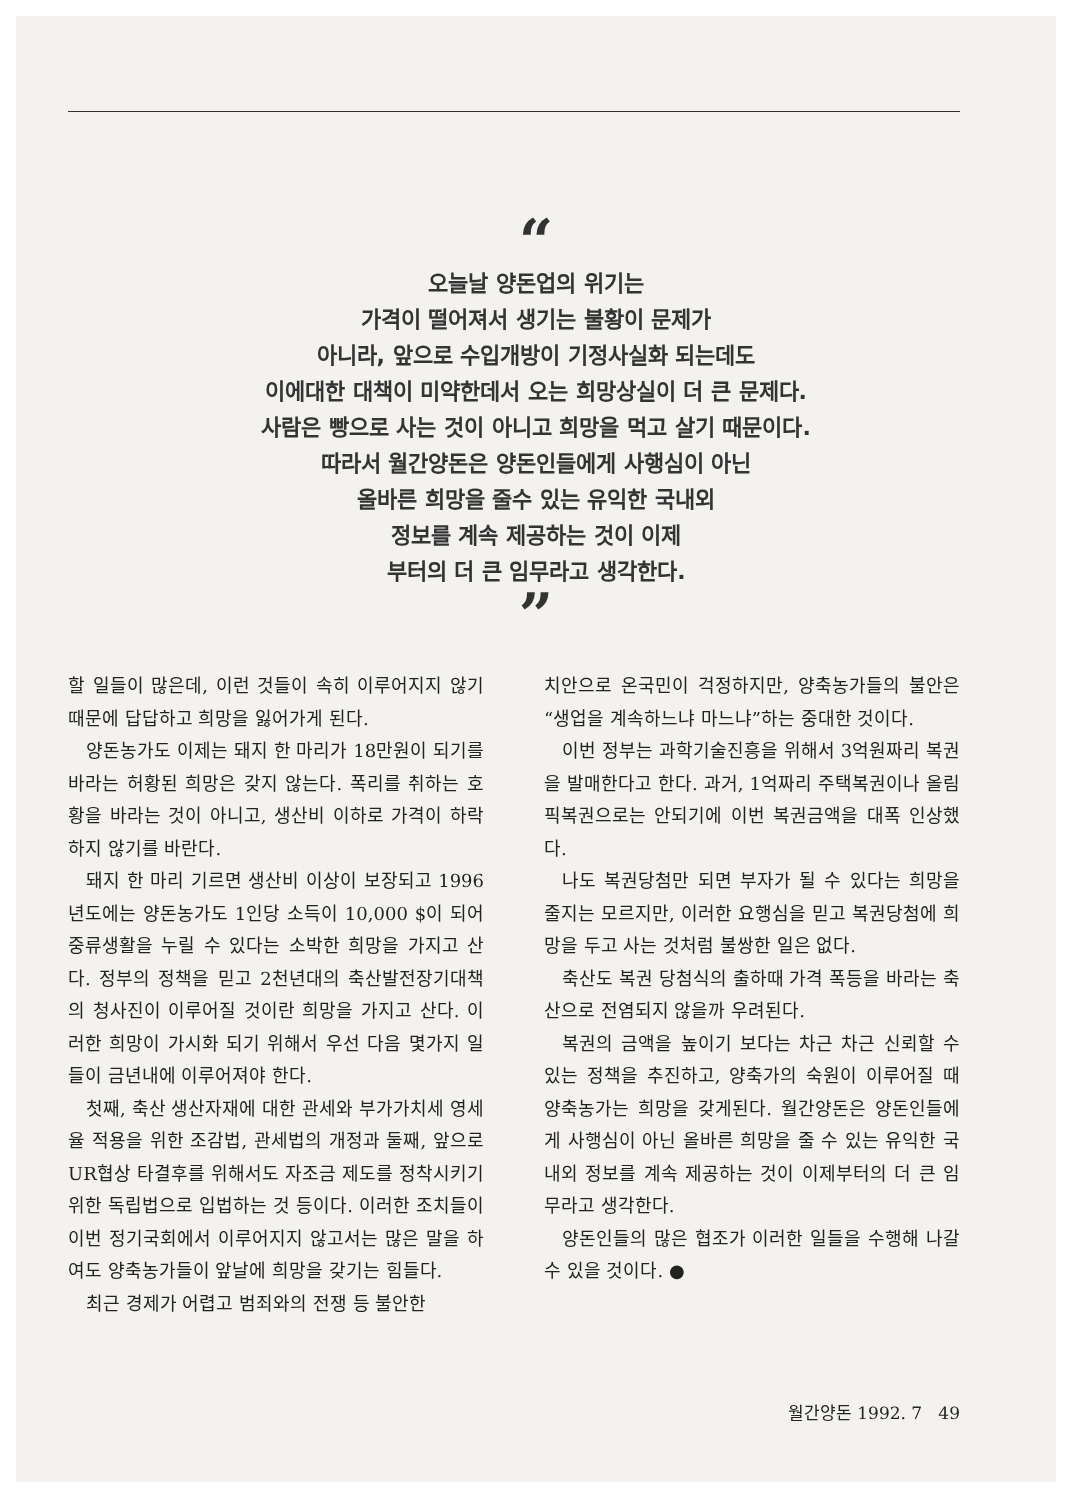“
오늘날 양돈업의 위기는
가격이 떨어져서 생기는 불황이 문제가
아니라, 앞으로 수입개방이 기정사실화 되는데도
이에대한 대책이 미약한데서 오는 희망상실이 더 큰 문제다.
사람은 빵으로 사는 것이 아니고 희망을 먹고 살기 때문이다.
따라서 월간양돈은 양돈인들에게 사행심이 아닌
올바른 희망을 줄수 있는 유익한 국내외
정보를 계속 제공하는 것이 이제
부터의 더 큰 임무라고 생각한다.
”
할 일들이 많은데, 이런 것들이 속히 이루어지지 않기 때문에 답답하고 희망을 잃어가게 된다.
양돈농가도 이제는 돼지 한 마리가 18만원이 되기를 바라는 허황된 희망은 갖지 않는다. 폭리를 취하는 호황을 바라는 것이 아니고, 생산비 이하로 가격이 하락하지 않기를 바란다.
돼지 한 마리 기르면 생산비 이상이 보장되고 1996년도에는 양돈농가도 1인당 소득이 10,000 $이 되어 중류생활을 누릴 수 있다는 소박한 희망을 가지고 산다. 정부의 정책을 믿고 2천년대의 축산발전장기대책의 청사진이 이루어질 것이란 희망을 가지고 산다. 이러한 희망이 가시화 되기 위해서 우선 다음 몇가지 일들이 금년내에 이루어져야 한다.
첫째, 축산 생산자재에 대한 관세와 부가가치세 영세율 적용을 위한 조감법, 관세법의 개정과 둘째, 앞으로 UR협상 타결후를 위해서도 자조금 제도를 정착시키기 위한 독립법으로 입법하는 것 등이다. 이러한 조치들이 이번 정기국회에서 이루어지지 않고서는 많은 말을 하여도 양축농가들이 앞날에 희망을 갖기는 힘들다.
최근 경제가 어렵고 범죄와의 전쟁 등 불안한
치안으로 온국민이 걱정하지만, 양축농가들의 불안은 “생업을 계속하느냐 마느냐”하는 중대한 것이다.
이번 정부는 과학기술진흥을 위해서 3억원짜리 복권을 발매한다고 한다. 과거, 1억짜리 주택복권이나 올림픽복권으로는 안되기에 이번 복권금액을 대폭 인상했다.
나도 복권당첨만 되면 부자가 될 수 있다는 희망을 줄지는 모르지만, 이러한 요행심을 믿고 복권당첨에 희망을 두고 사는 것처럼 불쌍한 일은 없다.
축산도 복권 당첨식의 출하때 가격 폭등을 바라는 축산으로 전염되지 않을까 우려된다.
복권의 금액을 높이기 보다는 차근 차근 신뢰할 수 있는 정책을 추진하고, 양축가의 숙원이 이루어질 때 양축농가는 희망을 갖게된다. 월간양돈은 양돈인들에게 사행심이 아닌 올바른 희망을 줄 수 있는 유익한 국내외 정보를 계속 제공하는 것이 이제부터의 더 큰 임무라고 생각한다.
양돈인들의 많은 협조가 이러한 일들을 수행해 나갈 수 있을 것이다. ●
월간양돈 1992. 7 49